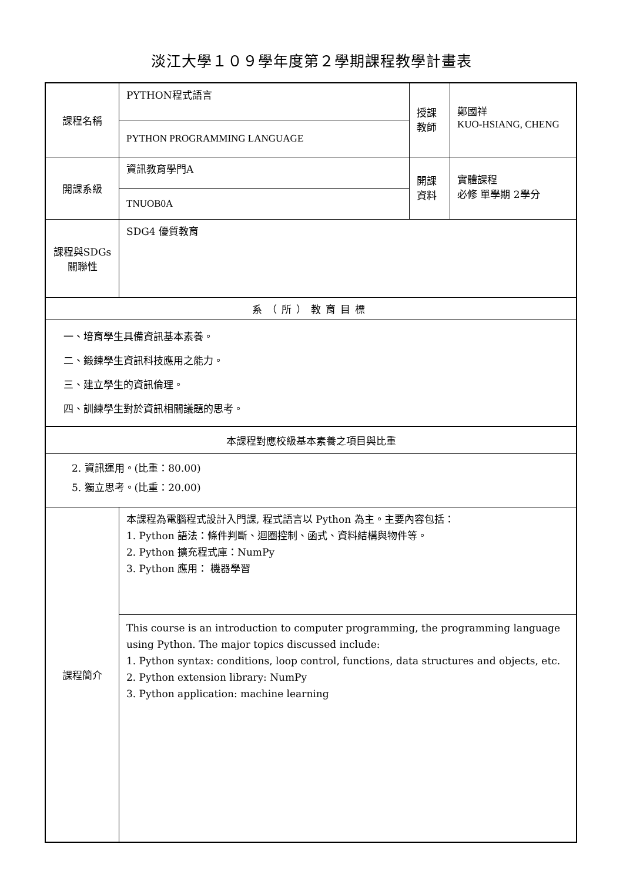淡江大學１０９學年度第２學期課程教學計畫表
| 課程名稱 | PYTHON程式語言 | 授課 教師 | 鄭國祥 KUO-HSIANG, CHENG |
| | PYTHON PROGRAMMING LANGUAGE | | |
| 開課系級 | 資訊教育學門A | 開課 資料 | 實體課程 必修 單學期 2學分 |
| | TNUOB0A | | |
| 課程與SDGs 關聯性 | SDG4 優質教育 | | |
| 系（所）教育目標 | | | |
| 一、培育學生具備資訊基本素養。 二、鍛鍊學生資訊科技應用之能力。 三、建立學生的資訊倫理。 四、訓練學生對於資訊相關議題的思考。 | | | |
| 本課程對應校級基本素養之項目與比重 | | | |
| 2. 資訊運用。(比重：80.00) 5. 獨立思考。(比重：20.00) | | | |
| 課程簡介 | 本課程為電腦程式設計入門課, 程式語言以 Python 為主。主要內容包括： 1. Python 語法：條件判斷、迴圈控制、函式、資料結構與物件等。 2. Python 擴充程式庫：NumPy 3. Python 應用： 機器學習 | | |
| | This course is an introduction to computer programming, the programming language using Python. The major topics discussed include: 1. Python syntax: conditions, loop control, functions, data structures and objects, etc. 2. Python extension library: NumPy 3. Python application: machine learning | | |